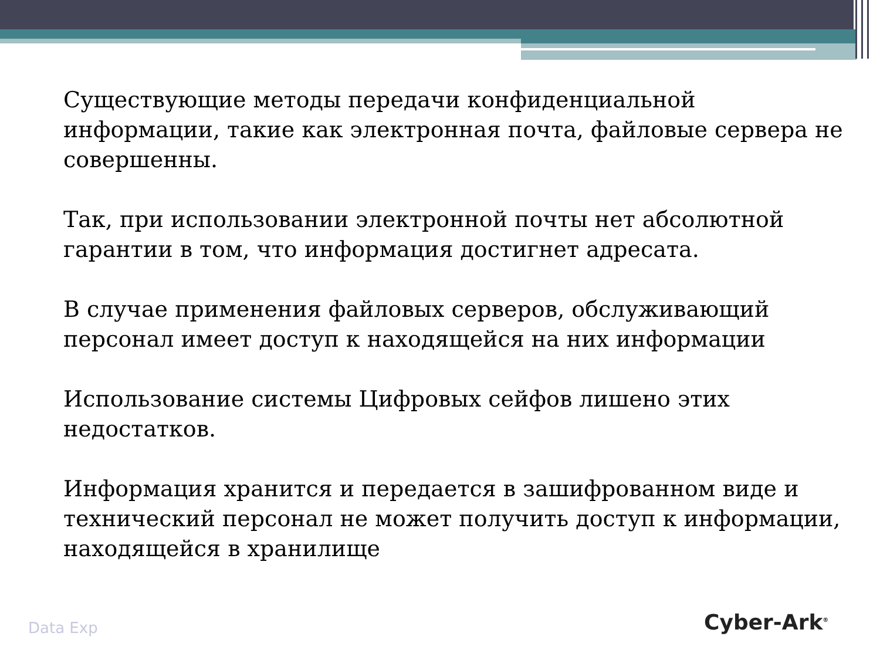Существующие методы передачи конфиденциальной информации, такие как электронная почта, файловые сервера не совершенны.
Так, при использовании электронной почты нет абсолютной гарантии в том, что информация достигнет адресата.
В случае применения файловых серверов, обслуживающий персонал имеет доступ к находящейся на них информации
Использование системы Цифровых сейфов лишено этих недостатков.
Информация хранится и передается в зашифрованном виде и технический персонал не может получить доступ к информации, находящейся в хранилище
Data Exp Cyber-Ark<sup>®</sup>